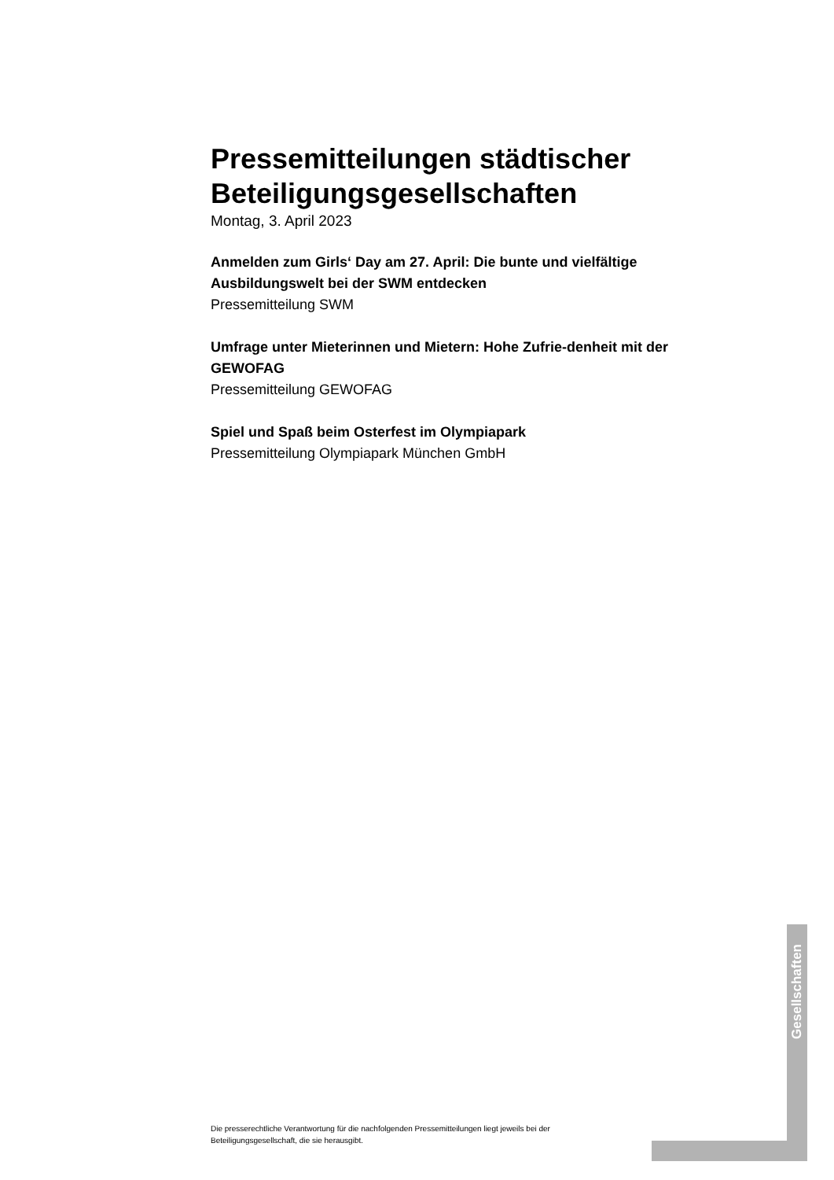Pressemitteilungen städtischer Beteiligungsgesellschaften
Montag, 3. April 2023
Anmelden zum Girls‘ Day am 27. April: Die bunte und vielfältige Ausbildungswelt bei der SWM entdecken
Pressemitteilung SWM
Umfrage unter Mieterinnen und Mietern: Hohe Zufrie-denheit mit der GEWOFAG
Pressemitteilung GEWOFAG
Spiel und Spaß beim Osterfest im Olympiapark
Pressemitteilung Olympiapark München GmbH
Gesellschaften
Die presserechtliche Verantwortung für die nachfolgenden Pressemitteilungen liegt jeweils bei der Beteiligungsgesellschaft, die sie herausgibt.